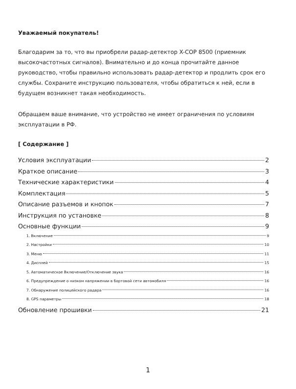Уважаемый покупатель!
Благодарим за то, что вы приобрели радар-детектор X-COP 8500 (приемник высокочастотных сигналов). Внимательно и до конца прочитайте данное руководство, чтобы правильно использовать радар-детектор и продлить срок его службы. Сохраните инструкцию пользователя, чтобы обратиться к ней, если в будущем возникнет такая необходимость.
Обращаем ваше внимание, что устройство не имеет ограничения по условиям эксплуатации в РФ.
[ Содержание ]
Условия эксплуатации 2
Краткое описание 3
Технические характеристики 4
Комплектация 5
Описание разъемов и кнопок 7
Инструкция по установке 8
Основные функции 9
1. Включение 9
2. Настройки 10
3. Меню 11
4. Дисплей 15
5. Автоматическое Включение/Отключение звука 16
6. Предупреждение о низком напряжении в бортовой сети автомобиля 16
7. Обнаружение полицейского радара 16
8. GPS параметры 18
Обновление прошивки 21
1